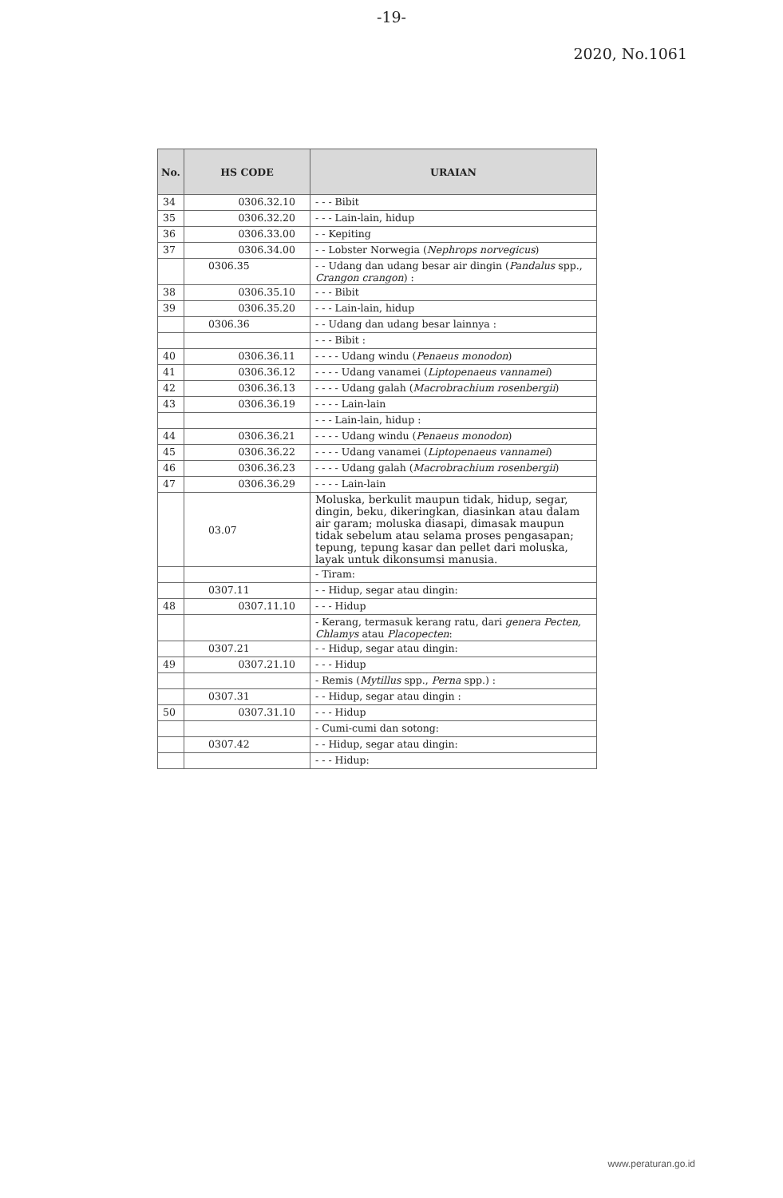-19-
2020, No.1061
| No. | HS CODE | URAIAN |
| --- | --- | --- |
| 34 | 0306.32.10 | - - - Bibit |
| 35 | 0306.32.20 | - - - Lain-lain, hidup |
| 36 | 0306.33.00 | - - Kepiting |
| 37 | 0306.34.00 | - - Lobster Norwegia ( Nephrops norvegicus ) |
| | 0306.35 | - - Udang dan udang besar air dingin ( Pandalus spp., Crangon crangon ) : |
| 38 | 0306.35.10 | - - - Bibit |
| 39 | 0306.35.20 | - - - Lain-lain, hidup |
| | 0306.36 | - - Udang dan udang besar lainnya : |
| | | - - - Bibit : |
| 40 | 0306.36.11 | - - - - Udang windu ( Penaeus monodon ) |
| 41 | 0306.36.12 | - - - - Udang vanamei ( Liptopenaeus vannamei ) |
| 42 | 0306.36.13 | - - - - Udang galah ( Macrobrachium rosenbergii ) |
| 43 | 0306.36.19 | - - - - Lain-lain |
| | | - - - Lain-lain, hidup : |
| 44 | 0306.36.21 | - - - - Udang windu ( Penaeus monodon ) |
| 45 | 0306.36.22 | - - - - Udang vanamei ( Liptopenaeus vannamei ) |
| 46 | 0306.36.23 | - - - - Udang galah ( Macrobrachium rosenbergii ) |
| 47 | 0306.36.29 | - - - - Lain-lain |
| | 03.07 | Moluska, berkulit maupun tidak, hidup, segar, dingin, beku, dikeringkan, diasinkan atau dalam air garam; moluska diasapi, dimasak maupun tidak sebelum atau selama proses pengasapan; tepung, tepung kasar dan pellet dari moluska, layak untuk dikonsumsi manusia. |
| | | - Tiram: |
| | 0307.11 | - - Hidup, segar atau dingin: |
| 48 | 0307.11.10 | - - - Hidup |
| | | - Kerang, termasuk kerang ratu, dari genera Pecten, Chlamys atau Placopecten : |
| | 0307.21 | - - Hidup, segar atau dingin: |
| 49 | 0307.21.10 | - - - Hidup |
| | | - Remis ( Mytillus spp., Perna spp.) : |
| | 0307.31 | - - Hidup, segar atau dingin : |
| 50 | 0307.31.10 | - - - Hidup |
| | | - Cumi-cumi dan sotong: |
| | 0307.42 | - - Hidup, segar atau dingin: |
| | | - - - Hidup: |
www.peraturan.go.id